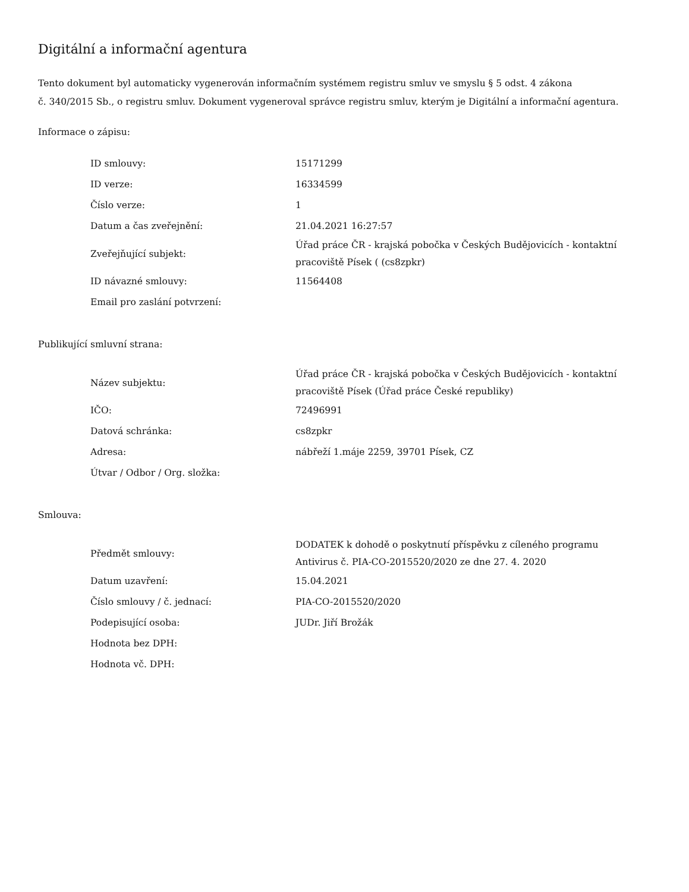Digitální a informační agentura
Tento dokument byl automaticky vygenerován informačním systémem registru smluv ve smyslu § 5 odst. 4 zákona
č. 340/2015 Sb., o registru smluv. Dokument vygeneroval správce registru smluv, kterým je Digitální a informační agentura.
Informace o zápisu:
| ID smlouvy: | 15171299 |
| ID verze: | 16334599 |
| Číslo verze: | 1 |
| Datum a čas zveřejnění: | 21.04.2021 16:27:57 |
| Zveřejňující subjekt: | Úřad práce ČR - krajská pobočka v Českých Budějovicích - kontaktní pracoviště Písek ( (cs8zpkr) |
| ID návazné smlouvy: | 11564408 |
| Email pro zaslání potvrzení: | |
Publikující smluvní strana:
| Název subjektu: | Úřad práce ČR - krajská pobočka v Českých Budějovicích - kontaktní pracoviště Písek (Úřad práce České republiky) |
| IČO: | 72496991 |
| Datová schránka: | cs8zpkr |
| Adresa: | nábřeží 1.máje 2259, 39701 Písek, CZ |
| Útvar / Odbor / Org. složka: | |
Smlouva:
| Předmět smlouvy: | DODATEK k dohodě o poskytnutí příspěvku z cíleného programu Antivirus č. PIA-CO-2015520/2020 ze dne 27. 4. 2020 |
| Datum uzavření: | 15.04.2021 |
| Číslo smlouvy / č. jednací: | PIA-CO-2015520/2020 |
| Podepisující osoba: | JUDr. Jiří Brožák |
| Hodnota bez DPH: | |
| Hodnota vč. DPH: | |